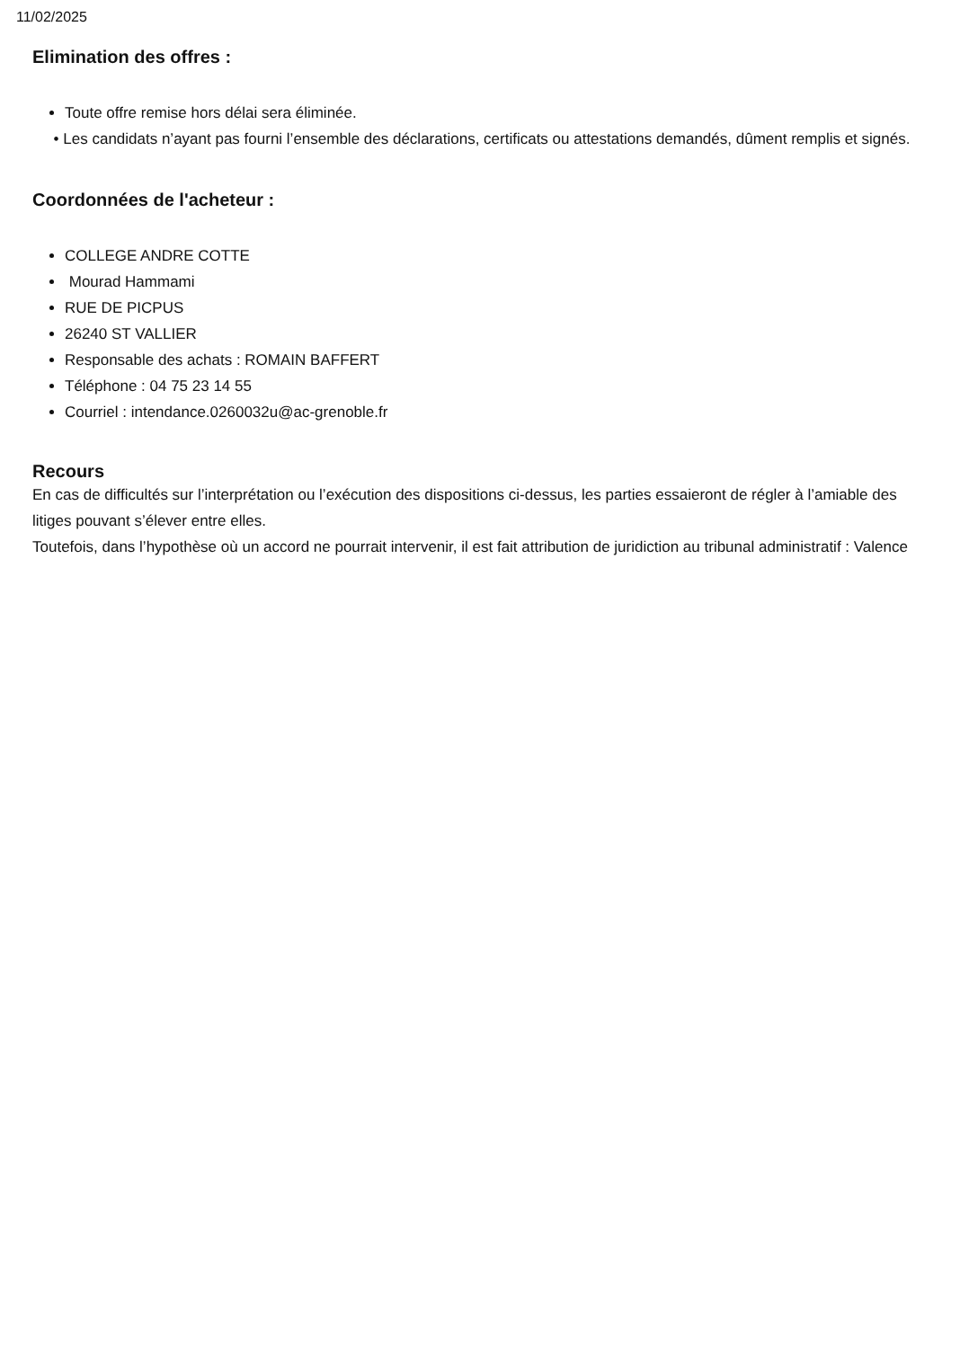11/02/2025
Elimination des offres :
Toute offre remise hors délai sera éliminée.
• Les candidats n’ayant pas fourni l’ensemble des déclarations, certificats ou attestations demandés, dûment remplis et signés.
Coordonnées de l'acheteur :
COLLEGE ANDRE COTTE
Mourad Hammami
RUE DE PICPUS
26240 ST VALLIER
Responsable des achats : ROMAIN BAFFERT
Téléphone : 04 75 23 14 55
Courriel : intendance.0260032u@ac-grenoble.fr
Recours
En cas de difficultés sur l’interprétation ou l’exécution des dispositions ci-dessus, les parties essaieront de régler à l’amiable des litiges pouvant s’élever entre elles.
Toutefois, dans l’hypothèse où un accord ne pourrait intervenir, il est fait attribution de juridiction au tribunal administratif : Valence